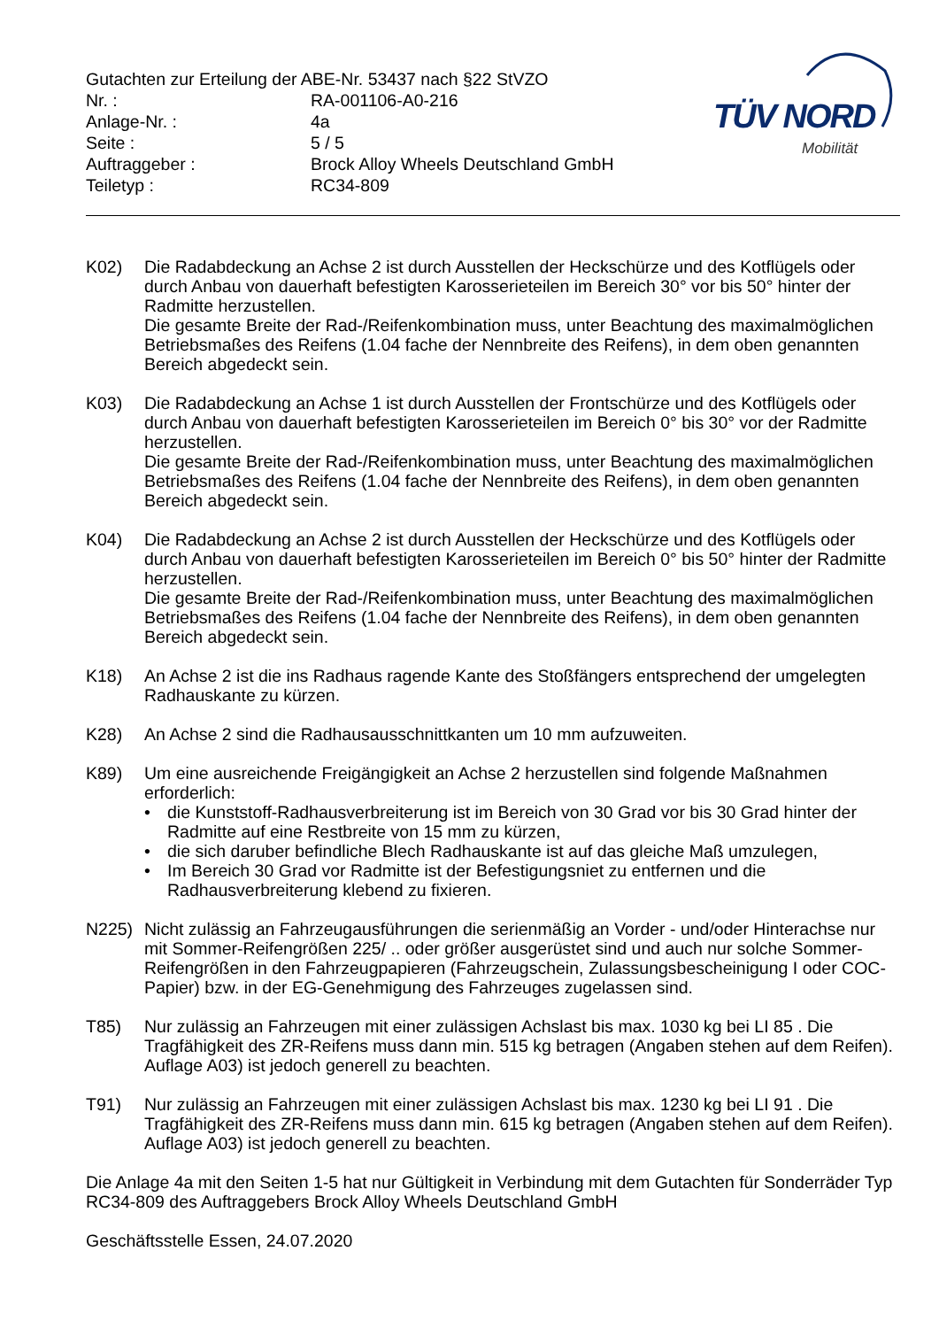Gutachten zur Erteilung der ABE-Nr. 53437 nach §22 StVZO
| Nr. : | RA-001106-A0-216 |
| Anlage-Nr. : | 4a |
| Seite : | 5 / 5 |
| Auftraggeber : | Brock Alloy Wheels Deutschland GmbH |
| Teiletyp : | RC34-809 |
TÜV NORD
Mobilität
K02) Die Radabdeckung an Achse 2 ist durch Ausstellen der Heckschürze und des Kotflügels oder durch Anbau von dauerhaft befestigten Karosserieteilen im Bereich 30° vor bis 50° hinter der Radmitte herzustellen.
Die gesamte Breite der Rad-/Reifenkombination muss, unter Beachtung des maximalmöglichen Betriebsmaßes des Reifens (1.04 fache der Nennbreite des Reifens), in dem oben genannten Bereich abgedeckt sein.
K03) Die Radabdeckung an Achse 1 ist durch Ausstellen der Frontschürze und des Kotflügels oder durch Anbau von dauerhaft befestigten Karosserieteilen im Bereich 0° bis 30° vor der Radmitte herzustellen.
Die gesamte Breite der Rad-/Reifenkombination muss, unter Beachtung des maximalmöglichen Betriebsmaßes des Reifens (1.04 fache der Nennbreite des Reifens), in dem oben genannten Bereich abgedeckt sein.
K04) Die Radabdeckung an Achse 2 ist durch Ausstellen der Heckschürze und des Kotflügels oder durch Anbau von dauerhaft befestigten Karosserieteilen im Bereich 0° bis 50° hinter der Radmitte herzustellen.
Die gesamte Breite der Rad-/Reifenkombination muss, unter Beachtung des maximalmöglichen Betriebsmaßes des Reifens (1.04 fache der Nennbreite des Reifens), in dem oben genannten Bereich abgedeckt sein.
K18) An Achse 2 ist die ins Radhaus ragende Kante des Stoßfängers entsprechend der umgelegten Radhauskante zu kürzen.
K28) An Achse 2 sind die Radhausausschnittkanten um 10 mm aufzuweiten.
K89) Um eine ausreichende Freigängigkeit an Achse 2 herzustellen sind folgende Maßnahmen erforderlich:
• die Kunststoff-Radhausverbreiterung ist im Bereich von 30 Grad vor bis 30 Grad hinter der Radmitte auf eine Restbreite von 15 mm zu kürzen,
• die sich daruber befindliche Blech Radhauskante ist auf das gleiche Maß umzulegen,
• Im Bereich 30 Grad vor Radmitte ist der Befestigungsniet zu entfernen und die Radhausverbreiterung klebend zu fixieren.
N225) Nicht zulässig an Fahrzeugausführungen die serienmäßig an Vorder - und/oder Hinterachse nur mit Sommer-Reifengrößen 225/ .. oder größer ausgerüstet sind und auch nur solche Sommer-Reifengrößen in den Fahrzeugpapieren (Fahrzeugschein, Zulassungsbescheinigung I oder COC- Papier) bzw. in der EG-Genehmigung des Fahrzeuges zugelassen sind.
T85) Nur zulässig an Fahrzeugen mit einer zulässigen Achslast bis max. 1030 kg bei LI 85 . Die Tragfähigkeit des ZR-Reifens muss dann min. 515 kg betragen (Angaben stehen auf dem Reifen). Auflage A03) ist jedoch generell zu beachten.
T91) Nur zulässig an Fahrzeugen mit einer zulässigen Achslast bis max. 1230 kg bei LI 91 . Die Tragfähigkeit des ZR-Reifens muss dann min. 615 kg betragen (Angaben stehen auf dem Reifen). Auflage A03) ist jedoch generell zu beachten.
Die Anlage 4a mit den Seiten 1-5 hat nur Gültigkeit in Verbindung mit dem Gutachten für Sonderräder Typ RC34-809 des Auftraggebers Brock Alloy Wheels Deutschland GmbH
Geschäftsstelle Essen, 24.07.2020